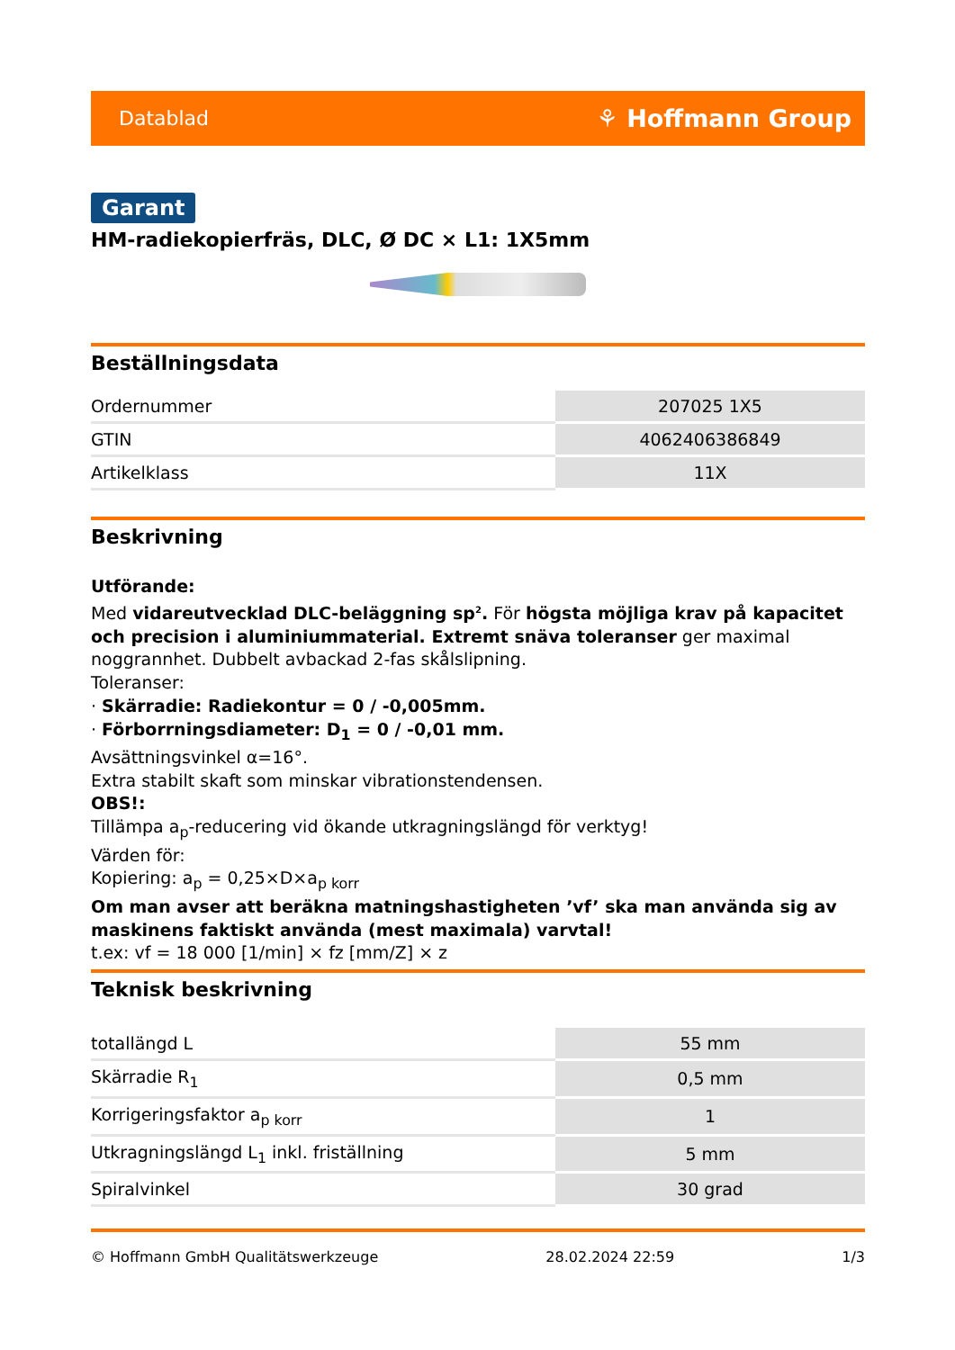Datablad ⚘ Hoffmann Group
Garant
HM-radiekopierfräs, DLC, Ø DC × L1: 1X5mm
Beställningsdata
| Ordernummer | 207025 1X5 |
| GTIN | 4062406386849 |
| Artikelklass | 11X |
Beskrivning
Utförande:
Med vidareutvecklad DLC-beläggning sp<sup>2</sup>. För högsta möjliga krav på kapacitet och precision i aluminiummaterial. Extremt snäva toleranser ger maximal noggrannhet. Dubbelt avbackad 2-fas skålslipning.
Toleranser:
· Skärradie: Radiekontur = 0 / -0,005mm.
· Förborrningsdiameter: D<sub>1</sub> = 0 / -0,01 mm.
Avsättningsvinkel α=16°.
Extra stabilt skaft som minskar vibrationstendensen.
OBS!:
Tillämpa a<sub>p</sub>-reducering vid ökande utkragningslängd för verktyg!
Värden för:
Kopiering: a<sub>p</sub> = 0,25×D×a<sub>p korr</sub>
Om man avser att beräkna matningshastigheten ’vf’ ska man använda sig av maskinens faktiskt använda (mest maximala) varvtal!
t.ex: vf = 18 000 [1/min] × fz [mm/Z] × z
Teknisk beskrivning
| totallängd L | 55 mm |
| Skärradie R<sub>1</sub> | 0,5 mm |
| Korrigeringsfaktor a<sub>p korr</sub> | 1 |
| Utkragningslängd L<sub>1</sub> inkl. friställning | 5 mm |
| Spiralvinkel | 30 grad |
© Hoffmann GmbH Qualitätswerkzeuge 28.02.2024 22:59 1/3